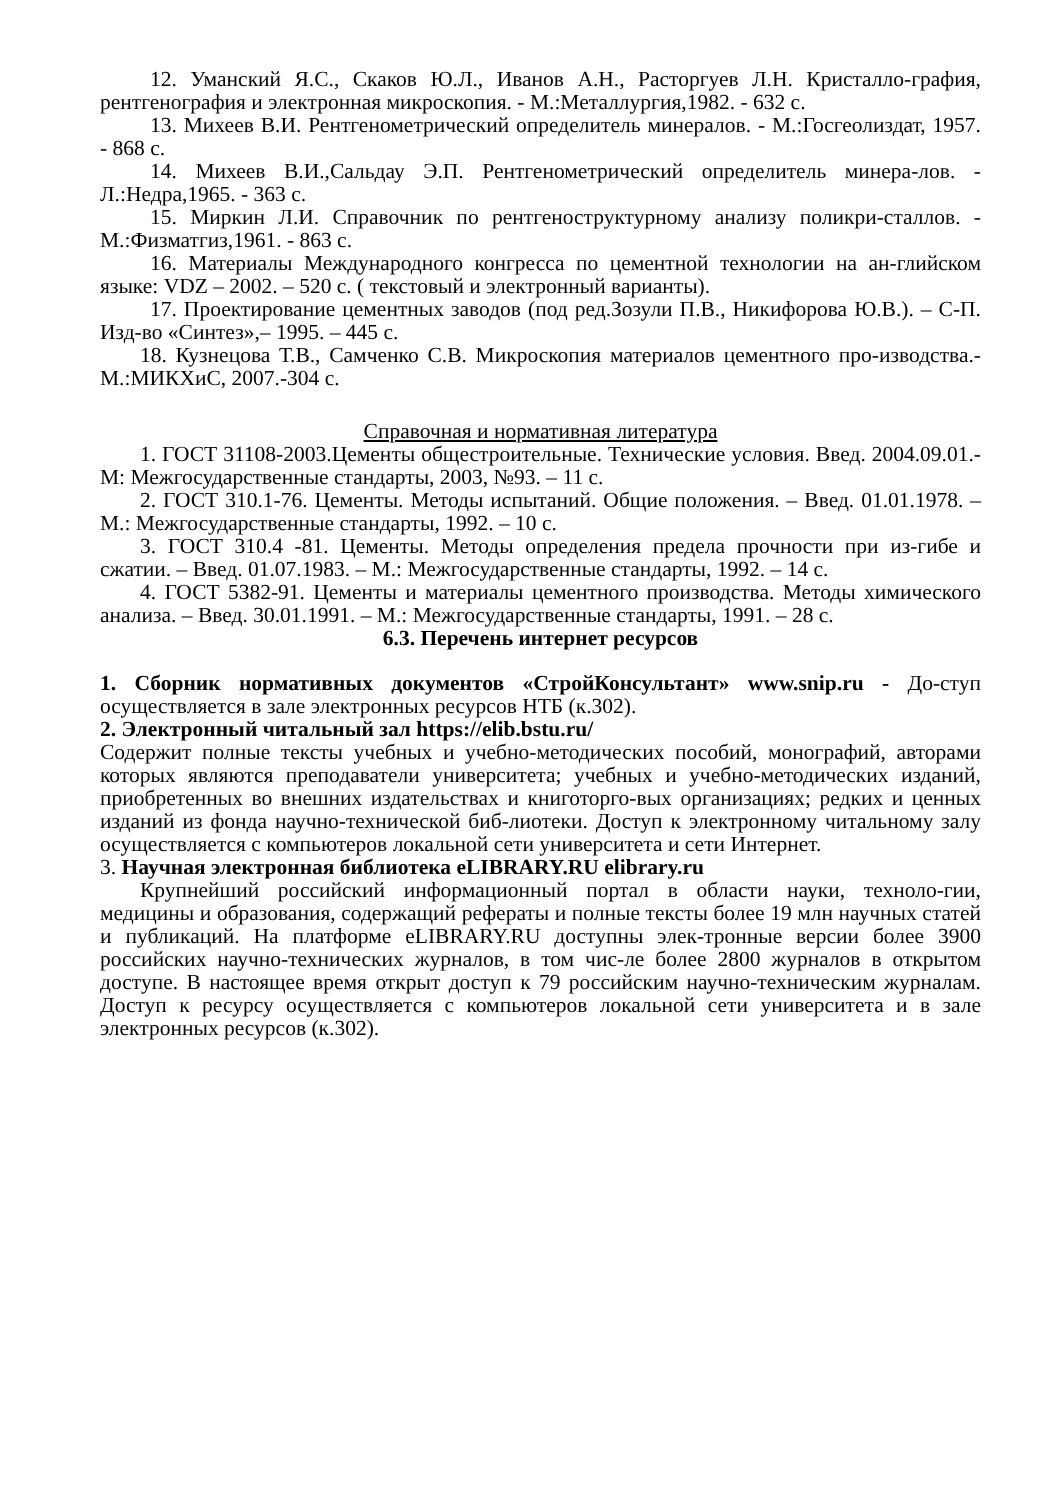12. Уманский Я.С., Скаков Ю.Л., Иванов А.Н., Расторгуев Л.Н. Кристалло-графия, рентгенография и электронная микроскопия. - М.:Металлургия,1982. - 632 с.
13. Михеев В.И. Рентгенометрический определитель минералов. - М.:Госгеолиздат, 1957. - 868 с.
14. Михеев В.И.,Сальдау Э.П. Рентгенометрический определитель минера-лов. - Л.:Недра,1965. - 363 с.
15. Миркин Л.И. Справочник по рентгеноструктурному анализу поликри-сталлов. - М.:Физматгиз,1961. - 863 с.
16. Материалы Международного конгресса по цементной технологии на ан-глийском языке: VDZ – 2002. – 520 с. ( текстовый и электронный варианты).
17. Проектирование цементных заводов (под ред.Зозули П.В., Никифорова Ю.В.). – С-П. Изд-во «Синтез»,– 1995. – 445 с.
18. Кузнецова Т.В., Самченко С.В. Микроскопия материалов цементного про-изводства.-М.:МИКХиС, 2007.-304 с.
Справочная и нормативная литература
1. ГОСТ 31108-2003.Цементы общестроительные. Технические условия. Введ. 2004.09.01.- М: Межгосударственные стандарты, 2003, №93. – 11 с.
2. ГОСТ 310.1-76. Цементы. Методы испытаний. Общие положения. – Введ. 01.01.1978. – М.: Межгосударственные стандарты, 1992. – 10 с.
3. ГОСТ 310.4 -81. Цементы. Методы определения предела прочности при из-гибе и сжатии. – Введ. 01.07.1983. – М.: Межгосударственные стандарты, 1992. – 14 с.
4. ГОСТ 5382-91. Цементы и материалы цементного производства. Методы химического анализа. – Введ. 30.01.1991. – М.: Межгосударственные стандарты, 1991. – 28 с.
6.3. Перечень интернет ресурсов
1. Сборник нормативных документов «СтройКонсультант» www.snip.ru - До-ступ осуществляется в зале электронных ресурсов НТБ (к.302).
2. Электронный читальный зал https://elib.bstu.ru/
Содержит полные тексты учебных и учебно-методических пособий, монографий, авторами которых являются преподаватели университета; учебных и учебно-методических изданий, приобретенных во внешних издательствах и книготорго-вых организациях; редких и ценных изданий из фонда научно-технической биб-лиотеки. Доступ к электронному читальному залу осуществляется с компьютеров локальной сети университета и сети Интернет.
3. Научная электронная библиотека eLIBRARY.RU elibrary.ru
Крупнейший российский информационный портал в области науки, техноло-гии, медицины и образования, содержащий рефераты и полные тексты более 19 млн научных статей и публикаций. На платформе eLIBRARY.RU доступны элек-тронные версии более 3900 российских научно-технических журналов, в том чис-ле более 2800 журналов в открытом доступе. В настоящее время открыт доступ к 79 российским научно-техническим журналам. Доступ к ресурсу осуществляется с компьютеров локальной сети университета и в зале электронных ресурсов (к.302).